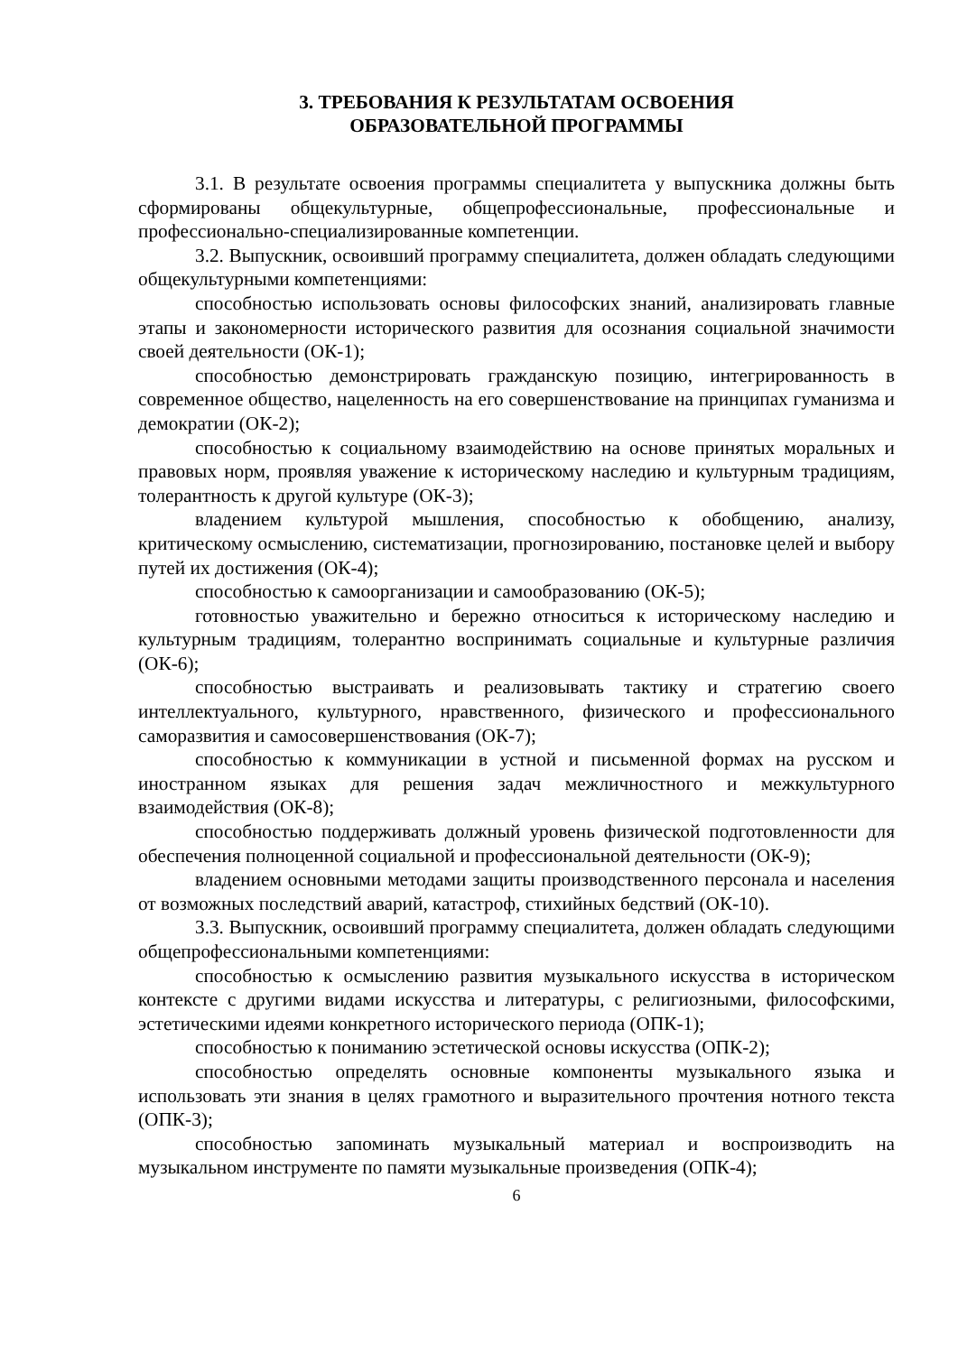3. ТРЕБОВАНИЯ К РЕЗУЛЬТАТАМ ОСВОЕНИЯ
ОБРАЗОВАТЕЛЬНОЙ ПРОГРАММЫ
3.1. В результате освоения программы специалитета у выпускника должны быть сформированы общекультурные, общепрофессиональные, профессиональные и профессионально-специализированные компетенции.
3.2. Выпускник, освоивший программу специалитета, должен обладать следующими общекультурными компетенциями:
способностью использовать основы философских знаний, анализировать главные этапы и закономерности исторического развития для осознания социальной значимости своей деятельности (ОК-1);
способностью демонстрировать гражданскую позицию, интегрированность в современное общество, нацеленность на его совершенствование на принципах гуманизма и демократии (ОК-2);
способностью к социальному взаимодействию на основе принятых моральных и правовых норм, проявляя уважение к историческому наследию и культурным традициям, толерантность к другой культуре (ОК-3);
владением культурой мышления, способностью к обобщению, анализу, критическому осмыслению, систематизации, прогнозированию, постановке целей и выбору путей их достижения (ОК-4);
способностью к самоорганизации и самообразованию (ОК-5);
готовностью уважительно и бережно относиться к историческому наследию и культурным традициям, толерантно воспринимать социальные и культурные различия (ОК-6);
способностью выстраивать и реализовывать тактику и стратегию своего интеллектуального, культурного, нравственного, физического и профессионального саморазвития и самосовершенствования (ОК-7);
способностью к коммуникации в устной и письменной формах на русском и иностранном языках для решения задач межличностного и межкультурного взаимодействия (ОК-8);
способностью поддерживать должный уровень физической подготовленности для обеспечения полноценной социальной и профессиональной деятельности (ОК-9);
владением основными методами защиты производственного персонала и населения от возможных последствий аварий, катастроф, стихийных бедствий (ОК-10).
3.3. Выпускник, освоивший программу специалитета, должен обладать следующими общепрофессиональными компетенциями:
способностью к осмыслению развития музыкального искусства в историческом контексте с другими видами искусства и литературы, с религиозными, философскими, эстетическими идеями конкретного исторического периода (ОПК-1);
способностью к пониманию эстетической основы искусства (ОПК-2);
способностью определять основные компоненты музыкального языка и использовать эти знания в целях грамотного и выразительного прочтения нотного текста (ОПК-3);
способностью запоминать музыкальный материал и воспроизводить на музыкальном инструменте по памяти музыкальные произведения (ОПК-4);
6